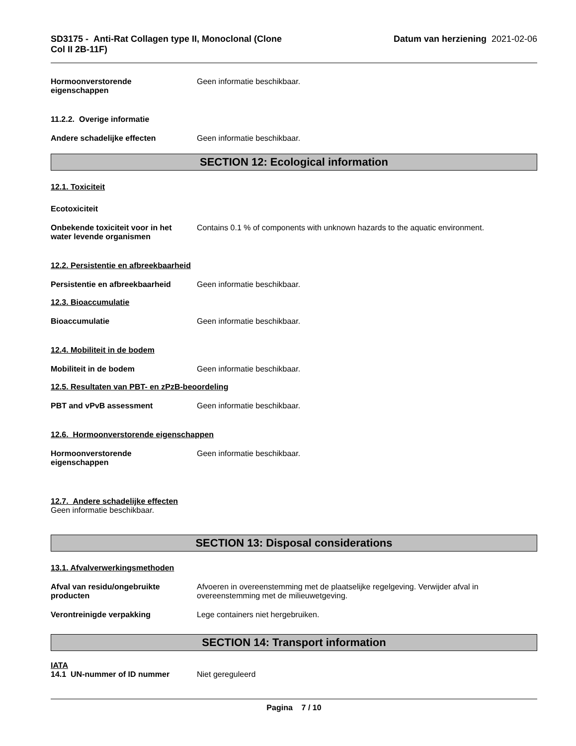SD3175 - Anti-Rat Collagen type II, Monoclonal (Clone
Col II 2B-11F)
Datum van herziening 2021-02-06
Hormoonverstorende
eigenschappen
Geen informatie beschikbaar.
11.2.2. Overige informatie
Andere schadelijke effecten Geen informatie beschikbaar.
SECTION 12: Ecological information
12.1. Toxiciteit
Ecotoxiciteit
Onbekende toxiciteit voor in het
water levende organismen
Contains 0.1 % of components with unknown hazards to the aquatic environment.
12.2. Persistentie en afbreekbaarheid
Persistentie en afbreekbaarheid
Geen informatie beschikbaar.
12.3. Bioaccumulatie
Bioaccumulatie Geen informatie beschikbaar.
12.4. Mobiliteit in de bodem
Mobiliteit in de bodem Geen informatie beschikbaar.
12.5. Resultaten van PBT- en zPzB-beoordeling
PBT and vPvB assessment Geen informatie beschikbaar.
12.6. Hormoonverstorende eigenschappen
Hormoonverstorende
eigenschappen
Geen informatie beschikbaar.
12.7. Andere schadelijke effecten
Geen informatie beschikbaar.
SECTION 13: Disposal considerations
13.1. Afvalverwerkingsmethoden
Afval van residu/ongebruikte
producten
Afvoeren in overeenstemming met de plaatselijke regelgeving. Verwijder afval in overeenstemming met de milieuwetgeving.
Verontreinigde verpakking Lege containers niet hergebruiken.
SECTION 14: Transport information
IATA
14.1 UN-nummer of ID nummer Niet gereguleerd
Pagina 7 / 10